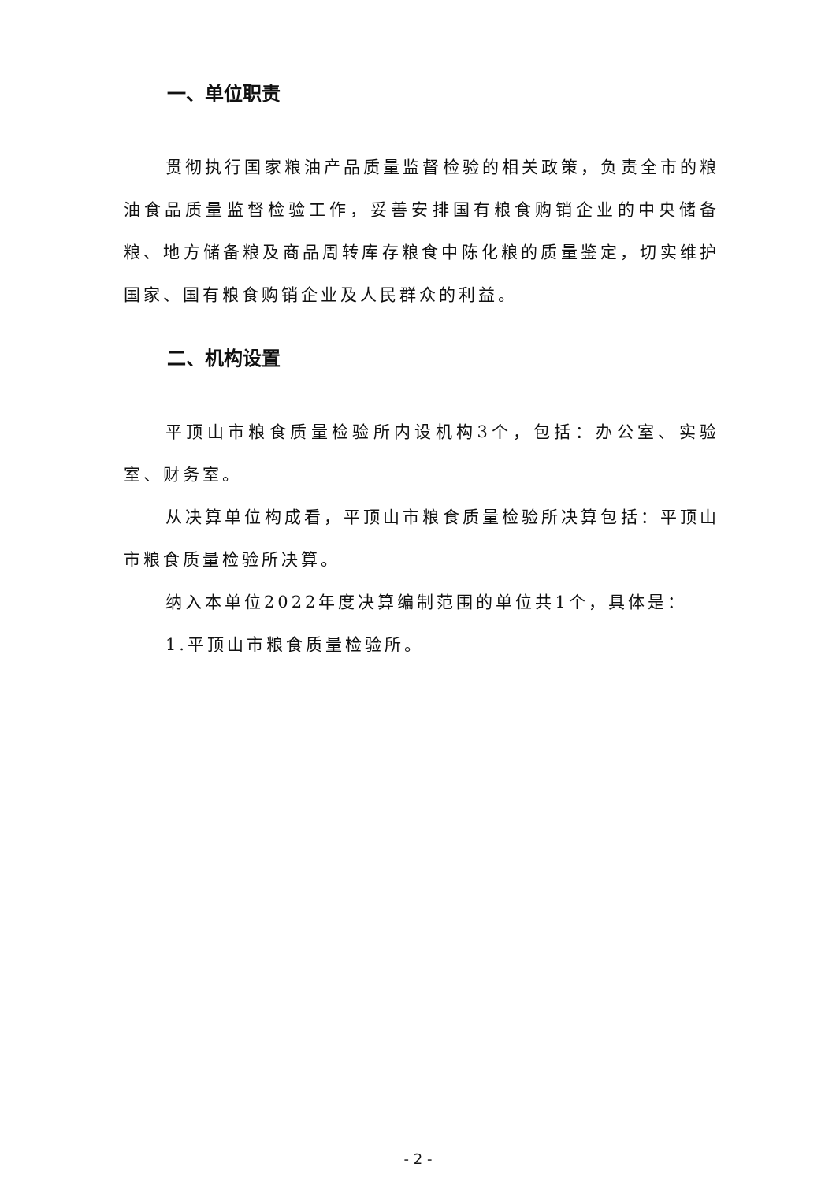一、单位职责
贯彻执行国家粮油产品质量监督检验的相关政策，负责全市的粮油食品质量监督检验工作，妥善安排国有粮食购销企业的中央储备粮、地方储备粮及商品周转库存粮食中陈化粮的质量鉴定，切实维护国家、国有粮食购销企业及人民群众的利益。
二、机构设置
平顶山市粮食质量检验所内设机构3个，包括：办公室、实验室、财务室。
从决算单位构成看，平顶山市粮食质量检验所决算包括：平顶山市粮食质量检验所决算。
纳入本单位2022年度决算编制范围的单位共1个，具体是：
1.平顶山市粮食质量检验所。
- 2 -